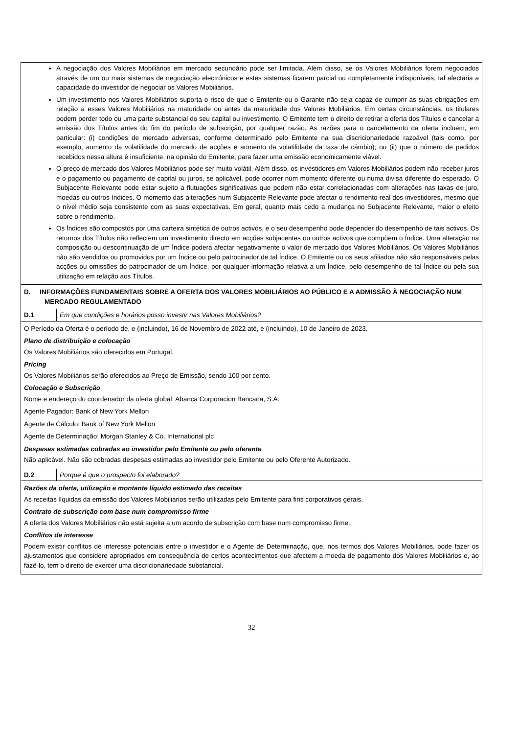| A negociação dos Valores Mobiliários em mercado secundário pode ser limitada. Além disso, se os Valores Mobiliários forem negociados através de um ou mais sistemas de negociação electrónicos e estes sistemas ficarem parcial ou completamente indisponíveis, tal afectaria a capacidade do investidor de negociar os Valores Mobiliários. Um investimento nos Valores Mobiliários suporta o risco de que o Emitente ou o Garante não seja capaz de cumprir as suas obrigações em relação a esses Valores Mobiliários na maturidade ou antes da maturidade dos Valores Mobiliários. Em certas circunstâncias, os titulares podem perder todo ou uma parte substancial do seu capital ou investimento. O Emitente tem o direito de retirar a oferta dos Títulos e cancelar a emissão dos Títulos antes do fim do período de subscrição, por qualquer razão. As razões para o cancelamento da oferta incluem, em particular: (i) condições de mercado adversas, conforme determinado pelo Emitente na sua discricionariedade razoável (tais como, por exemplo, aumento da volatilidade do mercado de acções e aumento da volatilidade da taxa de câmbio); ou (ii) que o número de pedidos recebidos nessa altura é insuficiente, na opinião do Emitente, para fazer uma emissão economicamente viável. O preço de mercado dos Valores Mobiliários pode ser muito volátil. Além disso, os investidores em Valores Mobiliários podem não receber juros e o pagamento ou pagamento de capital ou juros, se aplicável, pode ocorrer num momento diferente ou numa divisa diferente do esperado. O Subjacente Relevante pode estar sujeito a flutuações significativas que podem não estar correlacionadas com alterações nas taxas de juro, moedas ou outros índices. O momento das alterações num Subjacente Relevante pode afectar o rendimento real dos investidores, mesmo que o nível médio seja consistente com as suas expectativas. Em geral, quanto mais cedo a mudança no Subjacente Relevante, maior o efeito sobre o rendimento. Os Índices são compostos por uma carteira sintética de outros activos, e o seu desempenho pode depender do desempenho de tais activos. Os retornos dos Títulos não reflectem um investimento directo em acções subjacentes ou outros activos que compõem o Índice. Uma alteração na composição ou descontinuação de um Índice poderá afectar negativamente o valor de mercado dos Valores Mobiliários. Os Valores Mobiliários não são vendidos ou promovidos por um Índice ou pelo patrocinador de tal Índice. O Emitente ou os seus afiliados não são responsáveis pelas acções ou omissões do patrocinador de um Índice, por qualquer informação relativa a um Índice, pelo desempenho de tal Índice ou pela sua utilização em relação aos Títulos. | |
| D. INFORMAÇÕES FUNDAMENTAIS SOBRE A OFERTA DOS VALORES MOBILIÁRIOS AO PÚBLICO E A ADMISSÃO À NEGOCIAÇÃO NUM MERCADO REGULAMENTADO | |
| D.1 | Em que condições e horários posso investir nas Valores Mobiliários? |
| O Período da Oferta é o período de, e (incluindo), 16 de Novembro de 2022 até, e (incluindo), 10 de Janeiro de 2023. Plano de distribuição e colocação Os Valores Mobiliários são oferecidos em Portugal. Pricing Os Valores Mobiliários serão oferecidos ao Preço de Emissão, sendo 100 por cento. Colocação e Subscrição Nome e endereço do coordenador da oferta global: Abanca Corporacion Bancaria, S.A. Agente Pagador: Bank of New York Mellon Agente de Cálculo: Bank of New York Mellon Agente de Determinação: Morgan Stanley & Co. International plc Despesas estimadas cobradas ao investidor pelo Emitente ou pelo oferente Não aplicável. Não são cobradas despesas estimadas ao investidor pelo Emitente ou pelo Oferente Autorizado. | |
| D.2 | Porque é que o prospecto foi elaborado? |
| Razões da oferta, utilização e montante líquido estimado das receitas As receitas líquidas da emissão dos Valores Mobiliários serão utilizadas pelo Emitente para fins corporativos gerais. Contrato de subscrição com base num compromisso firme A oferta dos Valores Mobiliários não está sujeita a um acordo de subscrição com base num compromisso firme. Conflitos de interesse Podem existir conflitos de interesse potenciais entre o investidor e o Agente de Determinação, que, nos termos dos Valores Mobiliários, pode fazer os ajustamentos que considere apropriados em consequência de certos acontecimentos que afectem a moeda de pagamento dos Valores Mobiliários e, ao fazê-lo, tem o direito de exercer uma discricionariedade substancial. | |
32